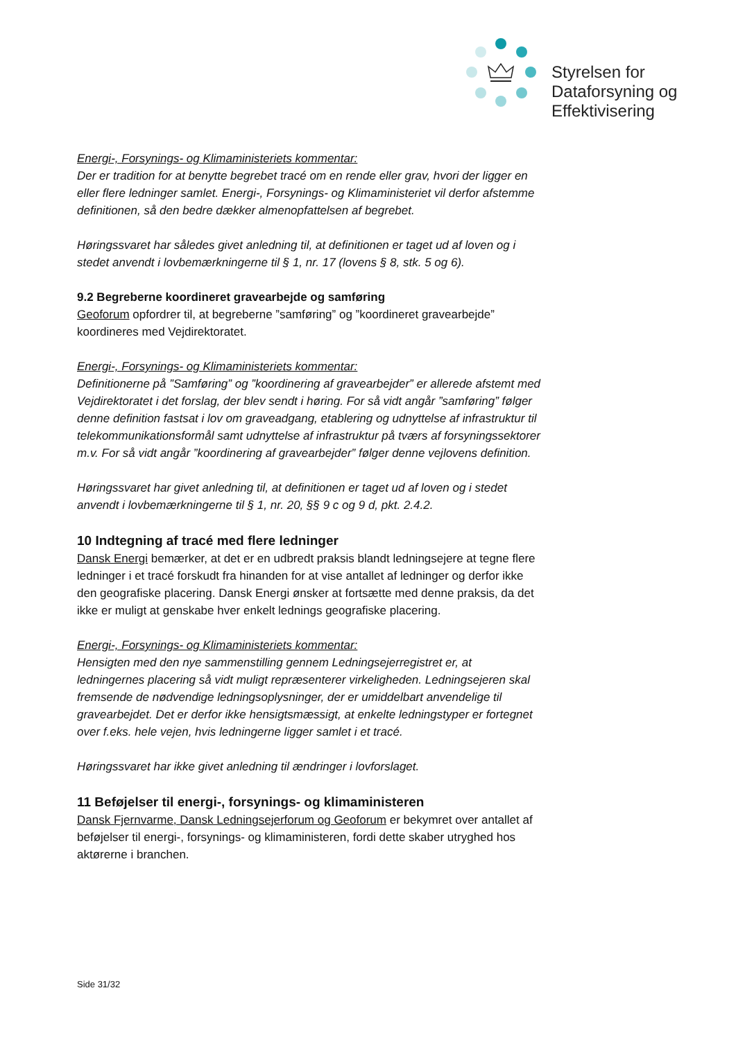Styrelsen for
Dataforsyning og
Effektivisering
Energi-, Forsynings- og Klimaministeriets kommentar:
Der er tradition for at benytte begrebet tracé om en rende eller grav, hvori der ligger en eller flere ledninger samlet. Energi-, Forsynings- og Klimaministeriet vil derfor afstemme definitionen, så den bedre dækker almenopfattelsen af begrebet.
Høringssvaret har således givet anledning til, at definitionen er taget ud af loven og i stedet anvendt i lovbemærkningerne til § 1, nr. 17 (lovens § 8, stk. 5 og 6).
9.2 Begreberne koordineret gravearbejde og samføring
Geoforum opfordrer til, at begreberne ”samføring” og ”koordineret gravearbejde” koordineres med Vejdirektoratet.
Energi-, Forsynings- og Klimaministeriets kommentar:
Definitionerne på ”Samføring” og ”koordinering af gravearbejder” er allerede afstemt med Vejdirektoratet i det forslag, der blev sendt i høring. For så vidt angår ”samføring” følger denne definition fastsat i lov om graveadgang, etablering og udnyttelse af infrastruktur til telekommunikationsformål samt udnyttelse af infrastruktur på tværs af forsyningssektorer m.v. For så vidt angår ”koordinering af gravearbejder” følger denne vejlovens definition.
Høringssvaret har givet anledning til, at definitionen er taget ud af loven og i stedet anvendt i lovbemærkningerne til § 1, nr. 20, §§ 9 c og 9 d, pkt. 2.4.2.
10 Indtegning af tracé med flere ledninger
Dansk Energi bemærker, at det er en udbredt praksis blandt ledningsejere at tegne flere ledninger i et tracé forskudt fra hinanden for at vise antallet af ledninger og derfor ikke den geografiske placering. Dansk Energi ønsker at fortsætte med denne praksis, da det ikke er muligt at genskabe hver enkelt lednings geografiske placering.
Energi-, Forsynings- og Klimaministeriets kommentar:
Hensigten med den nye sammenstilling gennem Ledningsejerregistret er, at ledningernes placering så vidt muligt repræsenterer virkeligheden. Ledningsejeren skal fremsende de nødvendige ledningsoplysninger, der er umiddelbart anvendelige til gravearbejdet. Det er derfor ikke hensigtsmæssigt, at enkelte ledningstyper er fortegnet over f.eks. hele vejen, hvis ledningerne ligger samlet i et tracé.
Høringssvaret har ikke givet anledning til ændringer i lovforslaget.
11 Beføjelser til energi-, forsynings- og klimaministeren
Dansk Fjernvarme, Dansk Ledningsejerforum og Geoforum er bekymret over antallet af beføjelser til energi-, forsynings- og klimaministeren, fordi dette skaber utryghed hos aktørerne i branchen.
Side 31/32